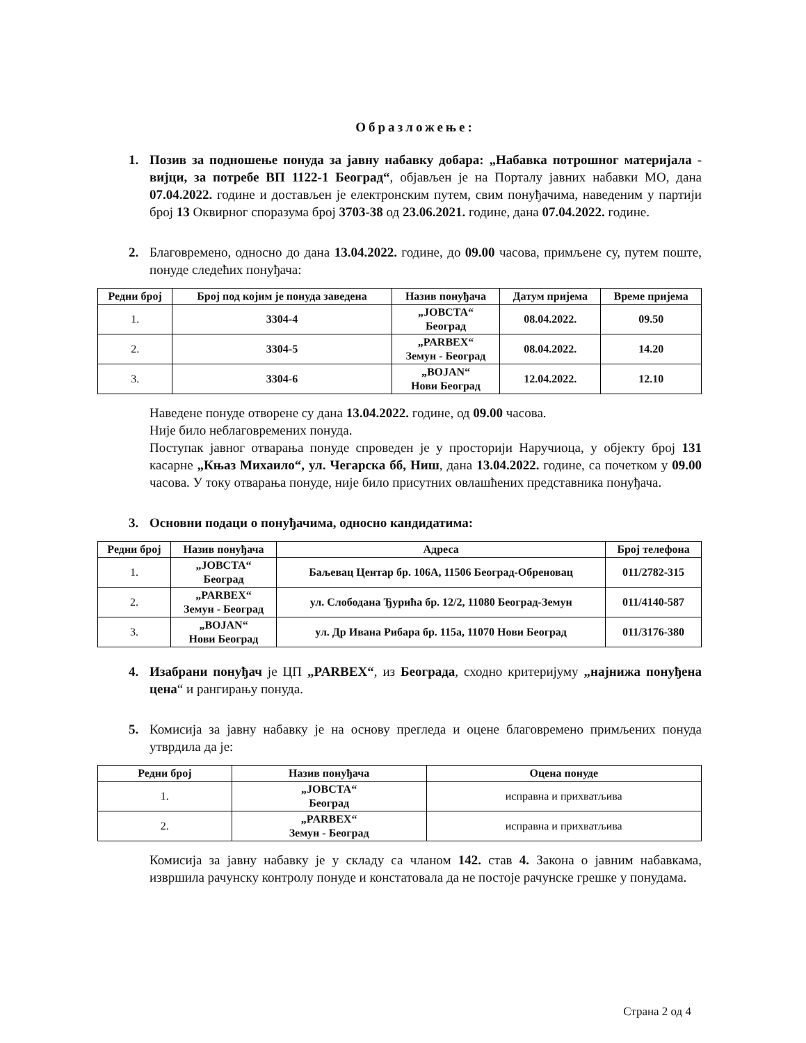Образложење:
1. Позив за подношење понуда за јавну набавку добара: „Набавка потрошног материјала - вијци, за потребе ВП 1122-1 Београд“, објављен је на Порталу јавних набавки МО, дана 07.04.2022. године и достављен је електронским путем, свим понуђачима, наведеним у партији број 13 Оквирног споразума број 3703-38 од 23.06.2021. године, дана 07.04.2022. године.
2. Благовремено, односно до дана 13.04.2022. године, до 09.00 часова, примљене су, путем поште, понуде следећих понуђача:
| Редни број | Број под којим је понуда заведена | Назив понуђача | Датум пријема | Време пријема |
| --- | --- | --- | --- | --- |
| 1. | 3304-4 | „ЈОВСТА“ Београд | 08.04.2022. | 09.50 |
| 2. | 3304-5 | „PARBEX“ Земун - Београд | 08.04.2022. | 14.20 |
| 3. | 3304-6 | „BOJAN“ Нови Београд | 12.04.2022. | 12.10 |
Наведене понуде отворене су дана 13.04.2022. године, од 09.00 часова.
Није било неблаговремених понуда.
Поступак јавног отварања понуде спроведен је у просторији Наручиоца, у објекту број 131 касарне „Књаз Михаило“, ул. Чегарска бб, Ниш, дана 13.04.2022. године, са почетком у 09.00 часова. У току отварања понуде, није било присутних овлашћених представника понуђача.
3. Основни подаци о понуђачима, односно кандидатима:
| Редни број | Назив понуђача | Адреса | Број телефона |
| --- | --- | --- | --- |
| 1. | „ЈОВСТА“ Београд | Баљевац Центар бр. 106А, 11506 Београд-Обреновац | 011/2782-315 |
| 2. | „PARBEX“ Земун - Београд | ул. Слободана Ђурића бр. 12/2, 11080 Београд-Земун | 011/4140-587 |
| 3. | „BOJAN“ Нови Београд | ул. Др Ивана Рибара бр. 115а, 11070 Нови Београд | 011/3176-380 |
4. Изабрани понуђач је ЦП „PARBEX“, из Београда, сходно критеријуму „најнижа понуђена цена“ и рангирању понуда.
5. Комисија за јавну набавку је на основу прегледа и оцене благовремено примљених понуда утврдила да је:
| Редни број | Назив понуђача | Оцена понуде |
| --- | --- | --- |
| 1. | „ЈОВСТА“ Београд | исправна и прихватљива |
| 2. | „PARBEX“ Земун - Београд | исправна и прихватљива |
Комисија за јавну набавку је у складу са чланом 142. став 4. Закона о јавним набавкама, извршила рачунску контролу понуде и констатовала да не постоје рачунске грешке у понудама.
Страна 2 од 4